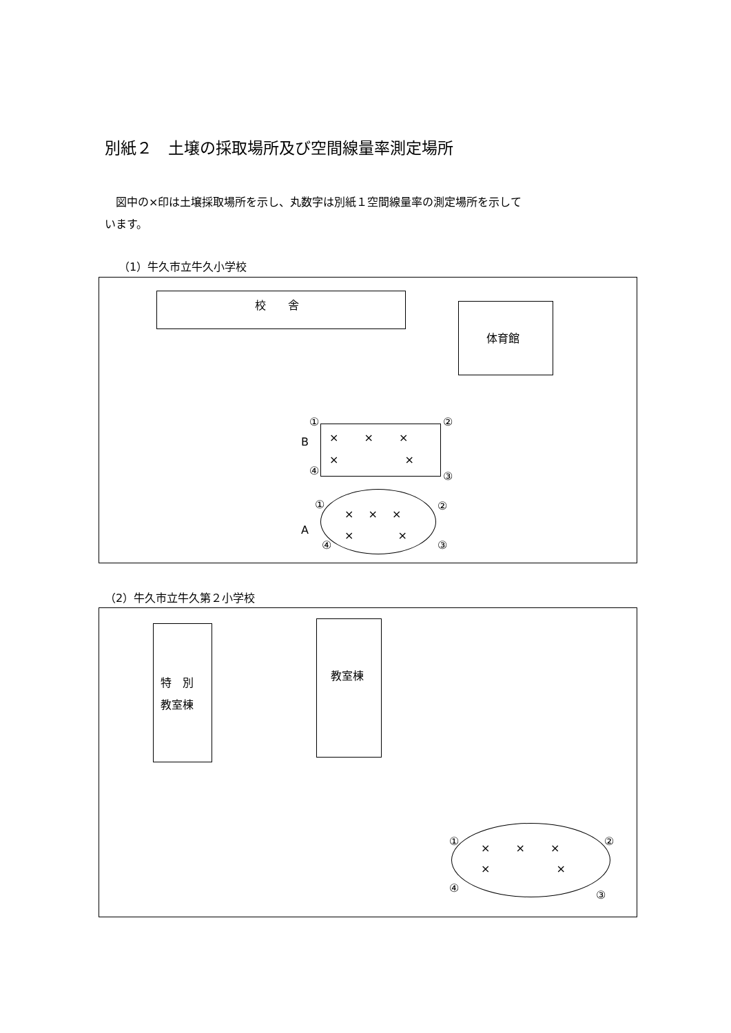別紙２　土壌の採取場所及び空間線量率測定場所
　図中の×印は土壌採取場所を示し、丸数字は別紙１空間線量率の測定場所を示して
います。
（1）牛久市立牛久小学校
校　　舎
体育館
① ②
B
×　　 ×　　 ×
×　　　　　　×
④ ③
① ②
×　 ×　 ×
A ×　　　　×
④ ③
（2）牛久市立牛久第２小学校
特　別
教室棟
教室棟
① ②
×　　 ×　　 ×
×　　　　　　×
④
③